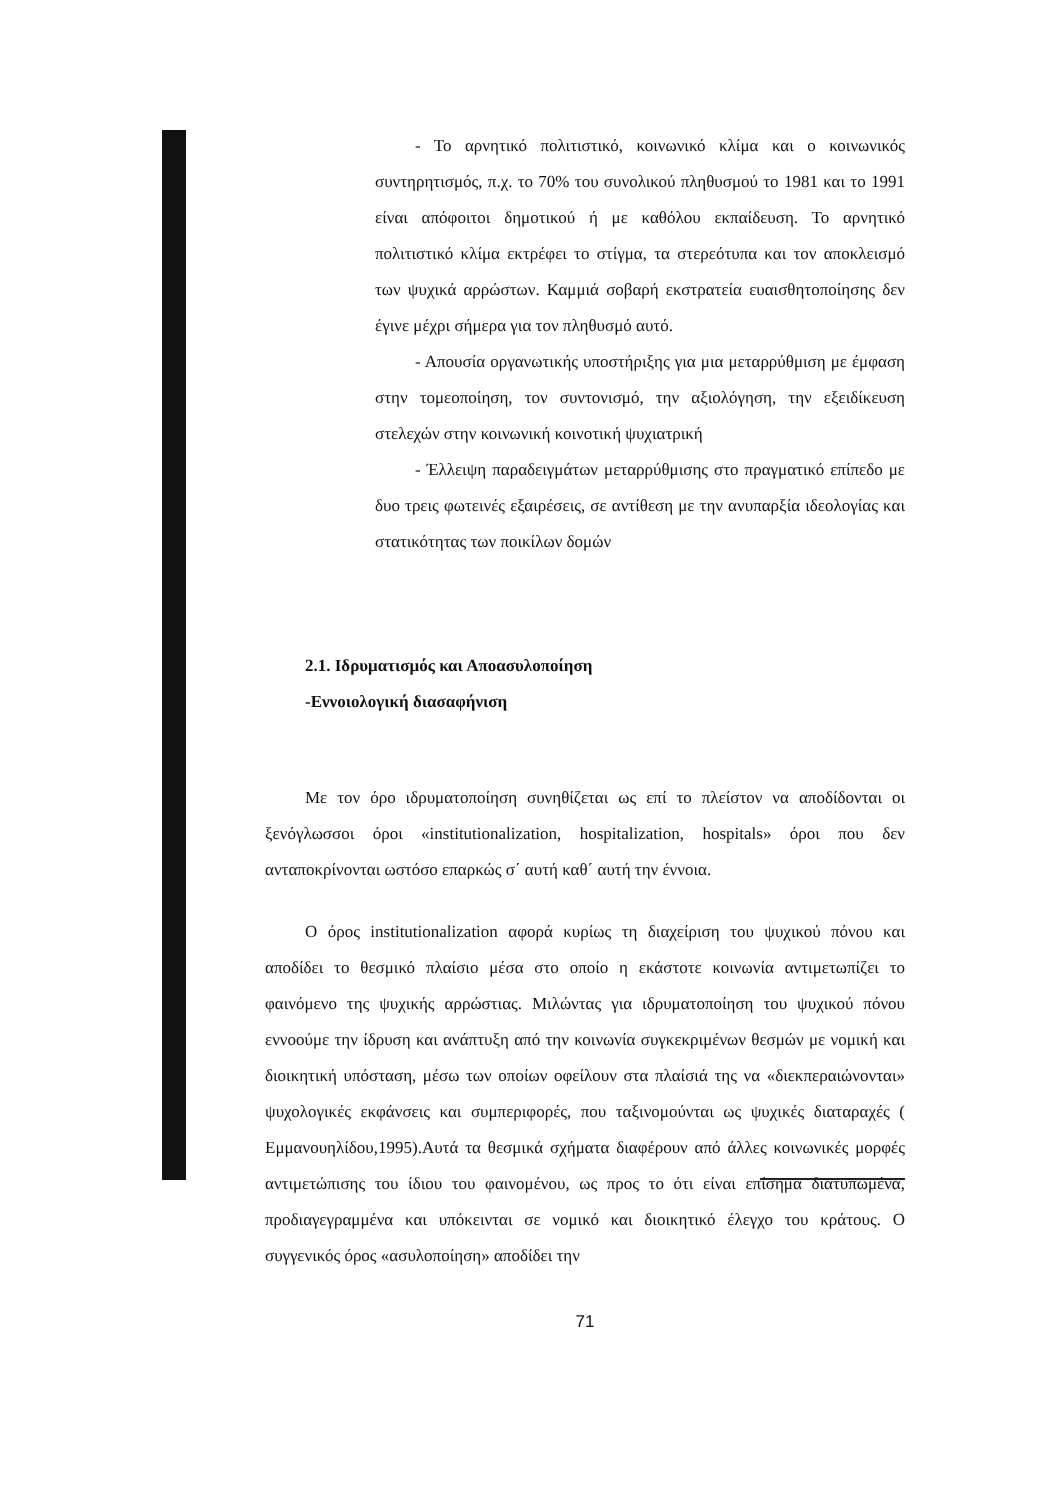- Το αρνητικό πολιτιστικό, κοινωνικό κλίμα και ο κοινωνικός συντηρητισμός, π.χ. το 70% του συνολικού πληθυσμού το 1981 και το 1991 είναι απόφοιτοι δημοτικού ή με καθόλου εκπαίδευση. Το αρνητικό πολιτιστικό κλίμα εκτρέφει το στίγμα, τα στερεότυπα και τον αποκλεισμό των ψυχικά αρρώστων. Καμμιά σοβαρή εκστρατεία ευαισθητοποίησης δεν έγινε μέχρι σήμερα για τον πληθυσμό αυτό.
- Απουσία οργανωτικής υποστήριξης για μια μεταρρύθμιση με έμφαση στην τομεοποίηση, τον συντονισμό, την αξιολόγηση, την εξειδίκευση στελεχών στην κοινωνική κοινοτική ψυχιατρική
- Έλλειψη παραδειγμάτων μεταρρύθμισης στο πραγματικό επίπεδο με δυο τρεις φωτεινές εξαιρέσεις, σε αντίθεση με την ανυπαρξία ιδεολογίας και στατικότητας των ποικίλων δομών
2.1. Ιδρυματισμός και Αποασυλοποίηση
-Εννοιολογική διασαφήνιση
Με τον όρο ιδρυματοποίηση συνηθίζεται ως επί το πλείστον να αποδίδονται οι ξενόγλωσσοι όροι «institutionalization, hospitalization, hospitals» όροι που δεν ανταποκρίνονται ωστόσο επαρκώς σ΄ αυτή καθ΄ αυτή την έννοια.
Ο όρος institutionalization αφορά κυρίως τη διαχείριση του ψυχικού πόνου και αποδίδει το θεσμικό πλαίσιο μέσα στο οποίο η εκάστοτε κοινωνία αντιμετωπίζει το φαινόμενο της ψυχικής αρρώστιας. Μιλώντας για ιδρυματοποίηση του ψυχικού πόνου εννοούμε την ίδρυση και ανάπτυξη από την κοινωνία συγκεκριμένων θεσμών με νομική και διοικητική υπόσταση, μέσω των οποίων οφείλουν στα πλαίσιά της να «διεκπεραιώνονται» ψυχολογικές εκφάνσεις και συμπεριφορές, που ταξινομούνται ως ψυχικές διαταραχές ( Εμμανουηλίδου,1995).Αυτά τα θεσμικά σχήματα διαφέρουν από άλλες κοινωνικές μορφές αντιμετώπισης του ίδιου του φαινομένου, ως προς το ότι είναι επίσημα διατυπωμένα, προδιαγεγραμμένα και υπόκεινται σε νομικό και διοικητικό έλεγχο του κράτους. Ο συγγενικός όρος «ασυλοποίηση» αποδίδει την
71